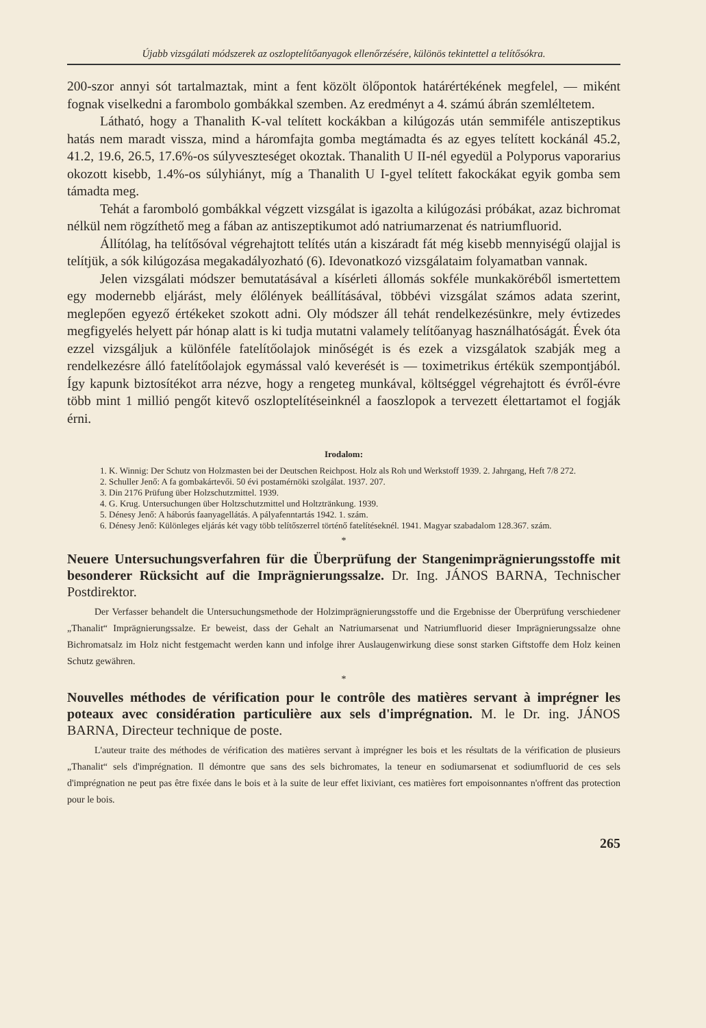Újabb vizsgálati módszerek az oszloptelítőanyagok ellenőrzésére, különös tekintettel a telítősókra.
200-szor annyi sót tartalmaztak, mint a fent közölt ölőpontok határértékének megfelel, — miként fognak viselkedni a farombolo gombákkal szemben. Az eredményt a 4. számú ábrán szemléltetem.
Látható, hogy a Thanalith K-val telített kockákban a kilúgozás után semmiféle antiszeptikus hatás nem maradt vissza, mind a háromfajta gomba megtámadta és az egyes telített kockánál 45.2, 41.2, 19.6, 26.5, 17.6%-os súlyveszteséget okoztak. Thanalith U II-nél egyedül a Polyporus vaporarius okozott kisebb, 1.4%-os súlyhiányt, míg a Thanalith U I-gyel telített fakockákat egyik gomba sem támadta meg.
Tehát a faromboló gombákkal végzett vizsgálat is igazolta a kilúgozási próbákat, azaz bichromat nélkül nem rögzíthető meg a fában az antiszeptikumot adó natriumarzenat és natriumfluorid.
Állítólag, ha telítősóval végrehajtott telítés után a kiszáradt fát még kisebb mennyiségű olajjal is telítjük, a sók kilúgozása megakadályozható (6). Idevonatkozó vizsgálataim folyamatban vannak.
Jelen vizsgálati módszer bemutatásával a kísérleti állomás sokféle munkaköréből ismertettem egy modernebb eljárást, mely élőlények beállításával, többévi vizsgálat számos adata szerint, meglepően egyező értékeket szokott adni. Oly módszer áll tehát rendelkezésünkre, mely évtizedes megfigyelés helyett pár hónap alatt is ki tudja mutatni valamely telítőanyag használhatóságát. Évek óta ezzel vizsgáljuk a különféle fatelítőolajok minőségét is és ezek a vizsgálatok szabják meg a rendelkezésre álló fatelítőolajok egymással való keverését is — toximetrikus értékük szempontjából. Így kapunk biztosítékot arra nézve, hogy a rengeteg munkával, költséggel végrehajtott és évről-évre több mint 1 millió pengőt kitevő oszloptelítéseinknél a faoszlopok a tervezett élettartamot el fogják érni.
Irodalom:
1. K. Winnig: Der Schutz von Holzmasten bei der Deutschen Reichpost. Holz als Roh und Werkstoff 1939. 2. Jahrgang, Heft 7/8 272.
2. Schuller Jenő: A fa gombakártevői. 50 évi postamérnöki szolgálat. 1937. 207.
3. Din 2176 Prüfung über Holzschutzmittel. 1939.
4. G. Krug. Untersuchungen über Holtzschutzmittel und Holtztränkung. 1939.
5. Dénesy Jenő: A háborús faanyagellátás. A pályafenntartás 1942. 1. szám.
6. Dénesy Jenő: Különleges eljárás két vagy több telítőszerrel történő fatelítéseknél. 1941. Magyar szabadalom 128.367. szám.
*
Neuere Untersuchungsverfahren für die Überprüfung der Stangenimprägnierungsstoffe mit besonderer Rücksicht auf die Imprägnierungssalze. Dr. Ing. JÁNOS BARNA, Technischer Postdirektor.
Der Verfasser behandelt die Untersuchungsmethode der Holzimprägnierungsstoffe und die Ergebnisse der Überprüfung verschiedener „Thanalit“ Imprägnierungssalze. Er beweist, dass der Gehalt an Natriumarsenat und Natriumfluorid dieser Imprägnierungssalze ohne Bichromatsalz im Holz nicht festgemacht werden kann und infolge ihrer Auslaugenwirkung diese sonst starken Giftstoffe dem Holz keinen Schutz gewähren.
*
Nouvelles méthodes de vérification pour le contrôle des matières servant à imprégner les poteaux avec considération particulière aux sels d'imprégnation. M. le Dr. ing. JÁNOS BARNA, Directeur technique de poste.
L'auteur traite des méthodes de vérification des matières servant à imprégner les bois et les résultats de la vérification de plusieurs „Thanalit“ sels d'imprégnation. Il démontre que sans des sels bichromates, la teneur en sodiumarsenat et sodiumfluorid de ces sels d'imprégnation ne peut pas être fixée dans le bois et à la suite de leur effet lixiviant, ces matières fort empoisonnantes n'offrent das protection pour le bois.
265